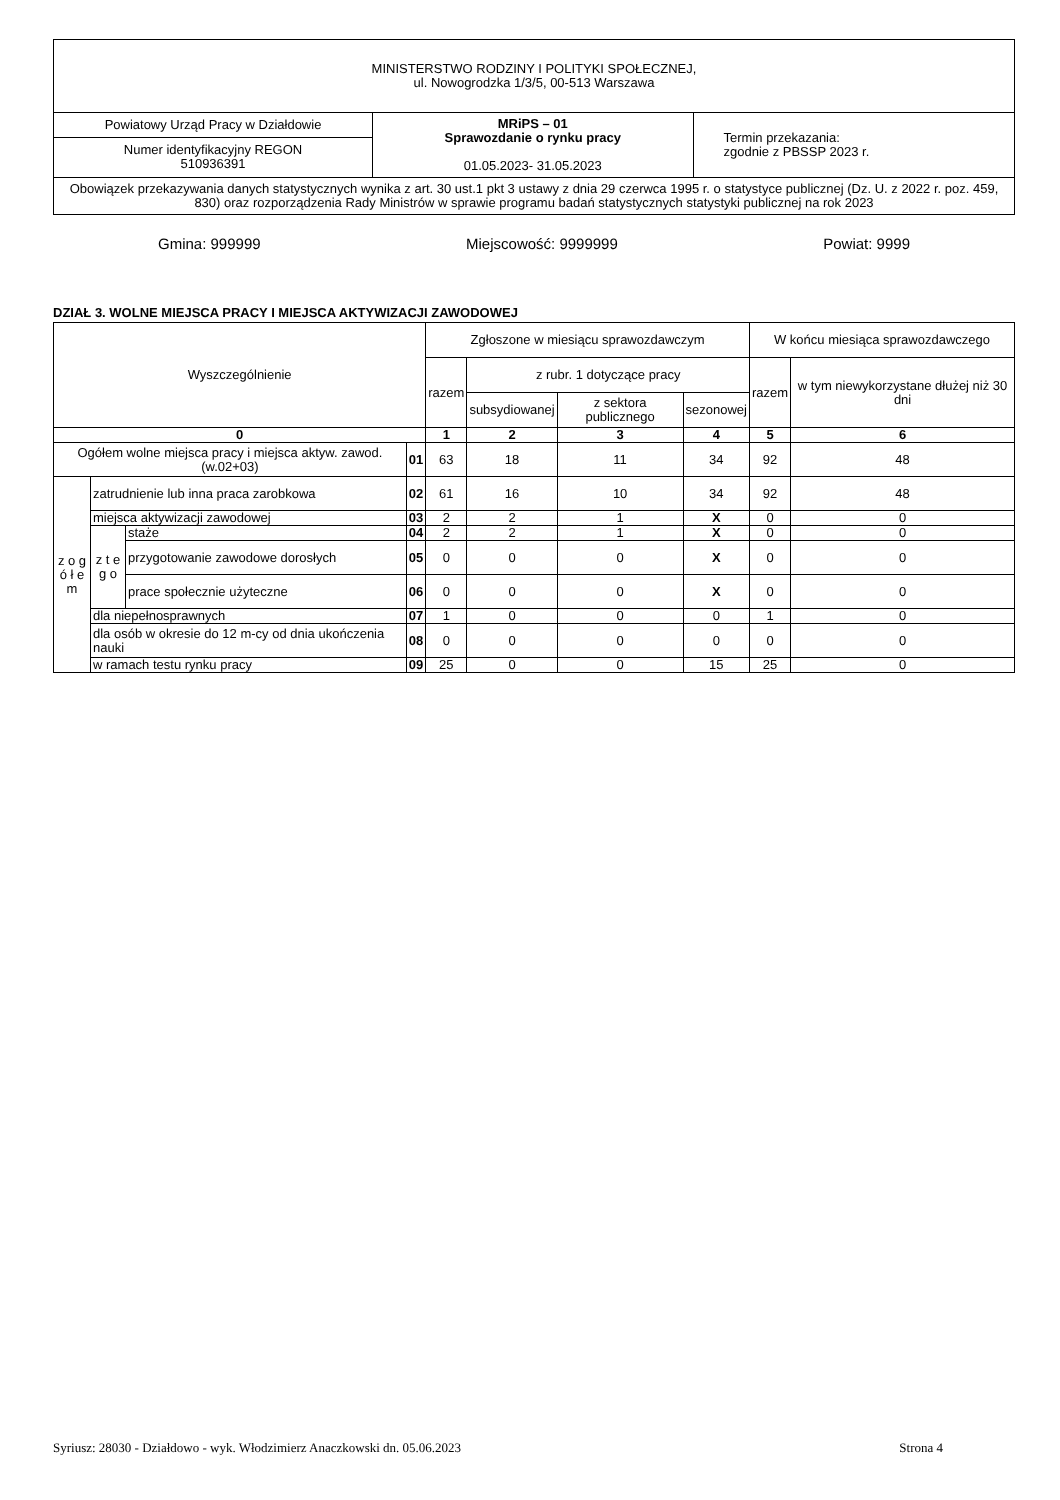| MINISTERSTWO RODZINY I POLITYKI SPOŁECZNEJ, ul. Nowogrodzka 1/3/5, 00-513 Warszawa | | |
| Powiatowy Urząd Pracy w Działdowie | MRiPS – 01 Sprawozdanie o rynku pracy 01.05.2023- 31.05.2023 | Termin przekazania: zgodnie z PBSSP 2023 r. |
| Numer identyfikacyjny REGON 510936391 | | |
| Obowiązek przekazywania danych statystycznych wynika z art. 30 ust.1 pkt 3 ustawy z dnia 29 czerwca 1995 r. o statystyce publicznej (Dz. U. z 2022 r. poz. 459, 830) oraz rozporządzenia Rady Ministrów w sprawie programu badań statystycznych statystyki publicznej na rok 2023 | | |
Gmina: 999999 Miejscowość: 9999999 Powiat: 9999
DZIAŁ 3. WOLNE MIEJSCA PRACY I MIEJSCA AKTYWIZACJI ZAWODOWEJ
| Wyszczególnienie | | | | Zgłoszone w miesiącu sprawozdawczym | | | | W końcu miesiąca sprawozdawczego | |
| --- | --- | --- | --- | --- | --- | --- | --- | --- | --- |
| | | | | razem | z rubr. 1 dotyczące pracy | | | razem | w tym niewykorzystane dłużej niż 30 dni |
| | | | | | subsydiowanej | z sektora publicznego | sezonowej | | |
| 0 | | | | 1 | 2 | 3 | 4 | 5 | 6 |
| Ogółem wolne miejsca pracy i miejsca aktyw. zawod. (w.02+03) | | | 01 | 63 | 18 | 11 | 34 | 92 | 48 |
| z o g ó ł e m | zatrudnienie lub inna praca zarobkowa | | 02 | 61 | 16 | 10 | 34 | 92 | 48 |
| | miejsca aktywizacji zawodowej | | 03 | 2 | 2 | 1 | X | 0 | 0 |
| | z t e g o | staże | 04 | 2 | 2 | 1 | X | 0 | 0 |
| | | przygotowanie zawodowe dorosłych | 05 | 0 | 0 | 0 | X | 0 | 0 |
| | | prace społecznie użyteczne | 06 | 0 | 0 | 0 | X | 0 | 0 |
| | dla niepełnosprawnych | | 07 | 1 | 0 | 0 | 0 | 1 | 0 |
| | dla osób w okresie do 12 m-cy od dnia ukończenia nauki | | 08 | 0 | 0 | 0 | 0 | 0 | 0 |
| | w ramach testu rynku pracy | | 09 | 25 | 0 | 0 | 15 | 25 | 0 |
Syriusz: 28030 - Działdowo - wyk. Włodzimierz Anaczkowski dn. 05.06.2023 Strona 4